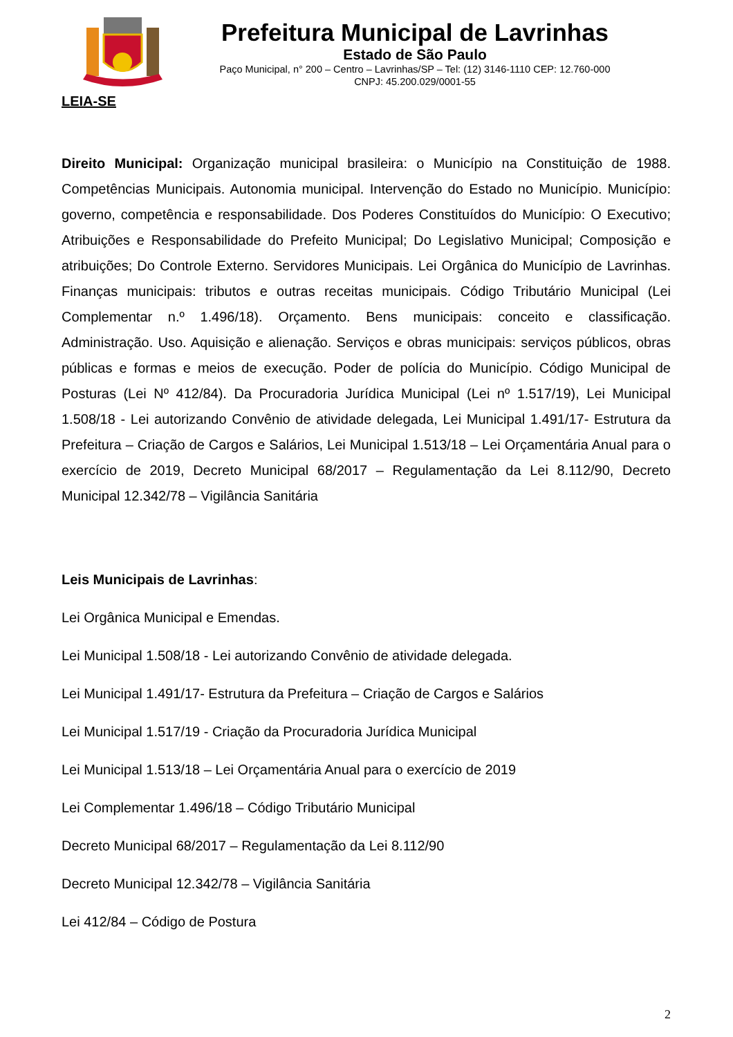Prefeitura Municipal de Lavrinhas
Estado de São Paulo
Paço Municipal, n° 200 – Centro – Lavrinhas/SP – Tel: (12) 3146-1110 CEP: 12.760-000
CNPJ: 45.200.029/0001-55
LEIA-SE
Direito Municipal: Organização municipal brasileira: o Município na Constituição de 1988. Competências Municipais. Autonomia municipal. Intervenção do Estado no Município. Município: governo, competência e responsabilidade. Dos Poderes Constituídos do Município: O Executivo; Atribuições e Responsabilidade do Prefeito Municipal; Do Legislativo Municipal; Composição e atribuições; Do Controle Externo. Servidores Municipais. Lei Orgânica do Município de Lavrinhas. Finanças municipais: tributos e outras receitas municipais. Código Tributário Municipal (Lei Complementar n.º 1.496/18). Orçamento. Bens municipais: conceito e classificação. Administração. Uso. Aquisição e alienação. Serviços e obras municipais: serviços públicos, obras públicas e formas e meios de execução. Poder de polícia do Município. Código Municipal de Posturas (Lei Nº 412/84). Da Procuradoria Jurídica Municipal (Lei nº 1.517/19), Lei Municipal 1.508/18 - Lei autorizando Convênio de atividade delegada, Lei Municipal 1.491/17- Estrutura da Prefeitura – Criação de Cargos e Salários, Lei Municipal 1.513/18 – Lei Orçamentária Anual para o exercício de 2019, Decreto Municipal 68/2017 – Regulamentação da Lei 8.112/90, Decreto Municipal 12.342/78 – Vigilância Sanitária
Leis Municipais de Lavrinhas:
Lei Orgânica Municipal e Emendas.
Lei Municipal 1.508/18 - Lei autorizando Convênio de atividade delegada.
Lei Municipal 1.491/17- Estrutura da Prefeitura – Criação de Cargos e Salários
Lei Municipal 1.517/19 - Criação da Procuradoria Jurídica Municipal
Lei Municipal 1.513/18 – Lei Orçamentária Anual para o exercício de 2019
Lei Complementar 1.496/18 – Código Tributário Municipal
Decreto Municipal 68/2017 – Regulamentação da Lei 8.112/90
Decreto Municipal 12.342/78 – Vigilância Sanitária
Lei 412/84 – Código de Postura
2